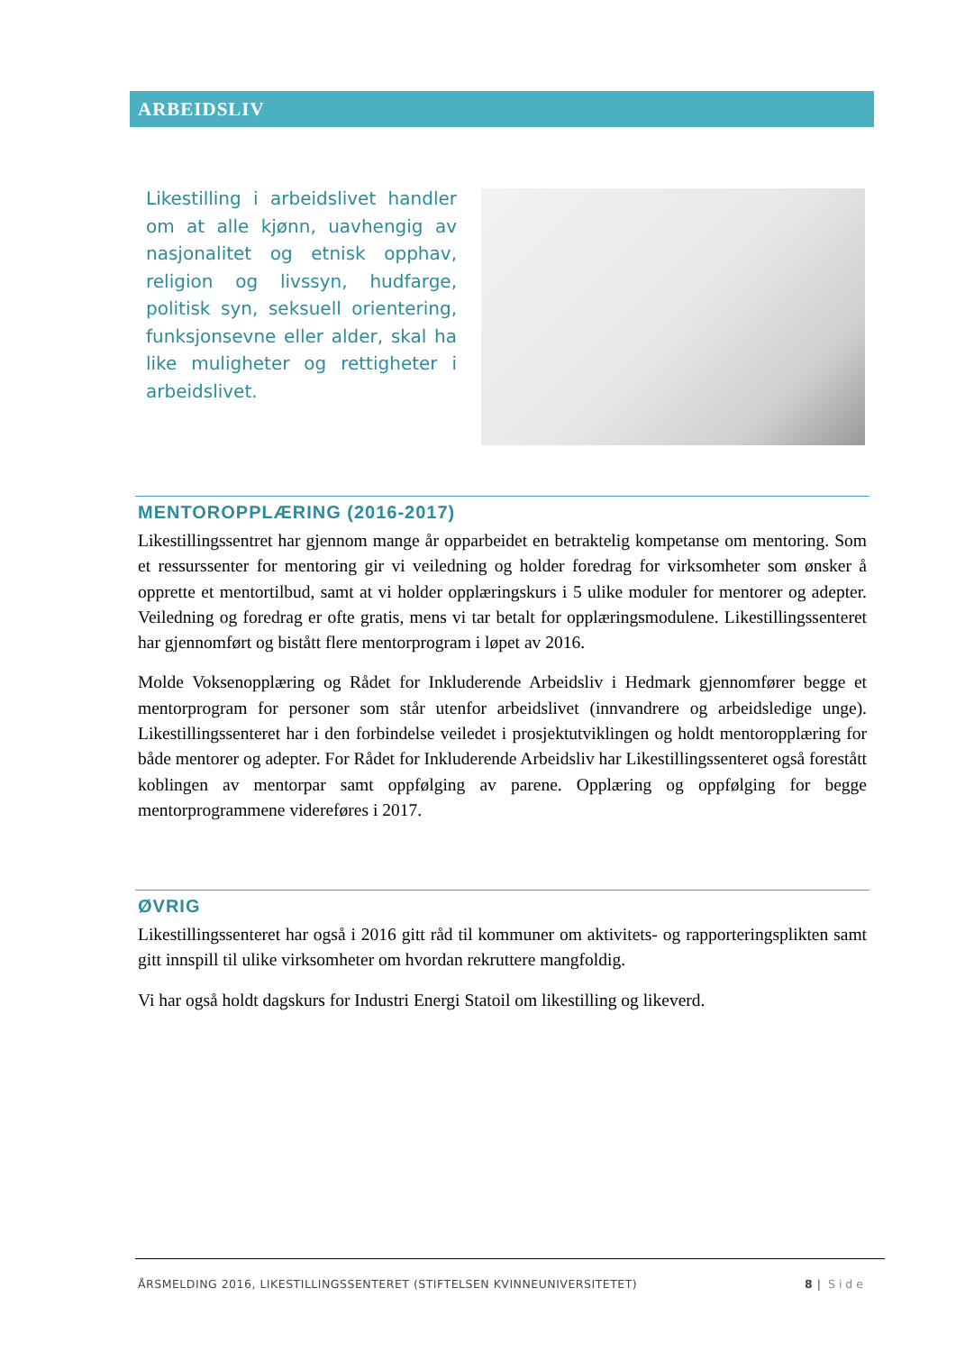ARBEIDSLIV
Likestilling i arbeidslivet handler om at alle kjønn, uavhengig av nasjonalitet og etnisk opphav, religion og livssyn, hudfarge, politisk syn, seksuell orientering, funksjonsevne eller alder, skal ha like muligheter og rettigheter i arbeidslivet.
MENTOROPPLÆRING (2016-2017)
Likestillingssentret har gjennom mange år opparbeidet en betraktelig kompetanse om mentoring. Som et ressurssenter for mentoring gir vi veiledning og holder foredrag for virksomheter som ønsker å opprette et mentortilbud, samt at vi holder opplæringskurs i 5 ulike moduler for mentorer og adepter. Veiledning og foredrag er ofte gratis, mens vi tar betalt for opplæringsmodulene. Likestillingssenteret har gjennomført og bistått flere mentorprogram i løpet av 2016.
Molde Voksenopplæring og Rådet for Inkluderende Arbeidsliv i Hedmark gjennomfører begge et mentorprogram for personer som står utenfor arbeidslivet (innvandrere og arbeidsledige unge). Likestillingssenteret har i den forbindelse veiledet i prosjektutviklingen og holdt mentoropplæring for både mentorer og adepter. For Rådet for Inkluderende Arbeidsliv har Likestillingssenteret også forestått koblingen av mentorpar samt oppfølging av parene. Opplæring og oppfølging for begge mentorprogrammene videreføres i 2017.
ØVRIG
Likestillingssenteret har også i 2016 gitt råd til kommuner om aktivitets- og rapporteringsplikten samt gitt innspill til ulike virksomheter om hvordan rekruttere mangfoldig.
Vi har også holdt dagskurs for Industri Energi Statoil om likestilling og likeverd.
ÅRSMELDING 2016, LIKESTILLINGSSENTERET (STIFTELSEN KVINNEUNIVERSITETET) 8 | Side